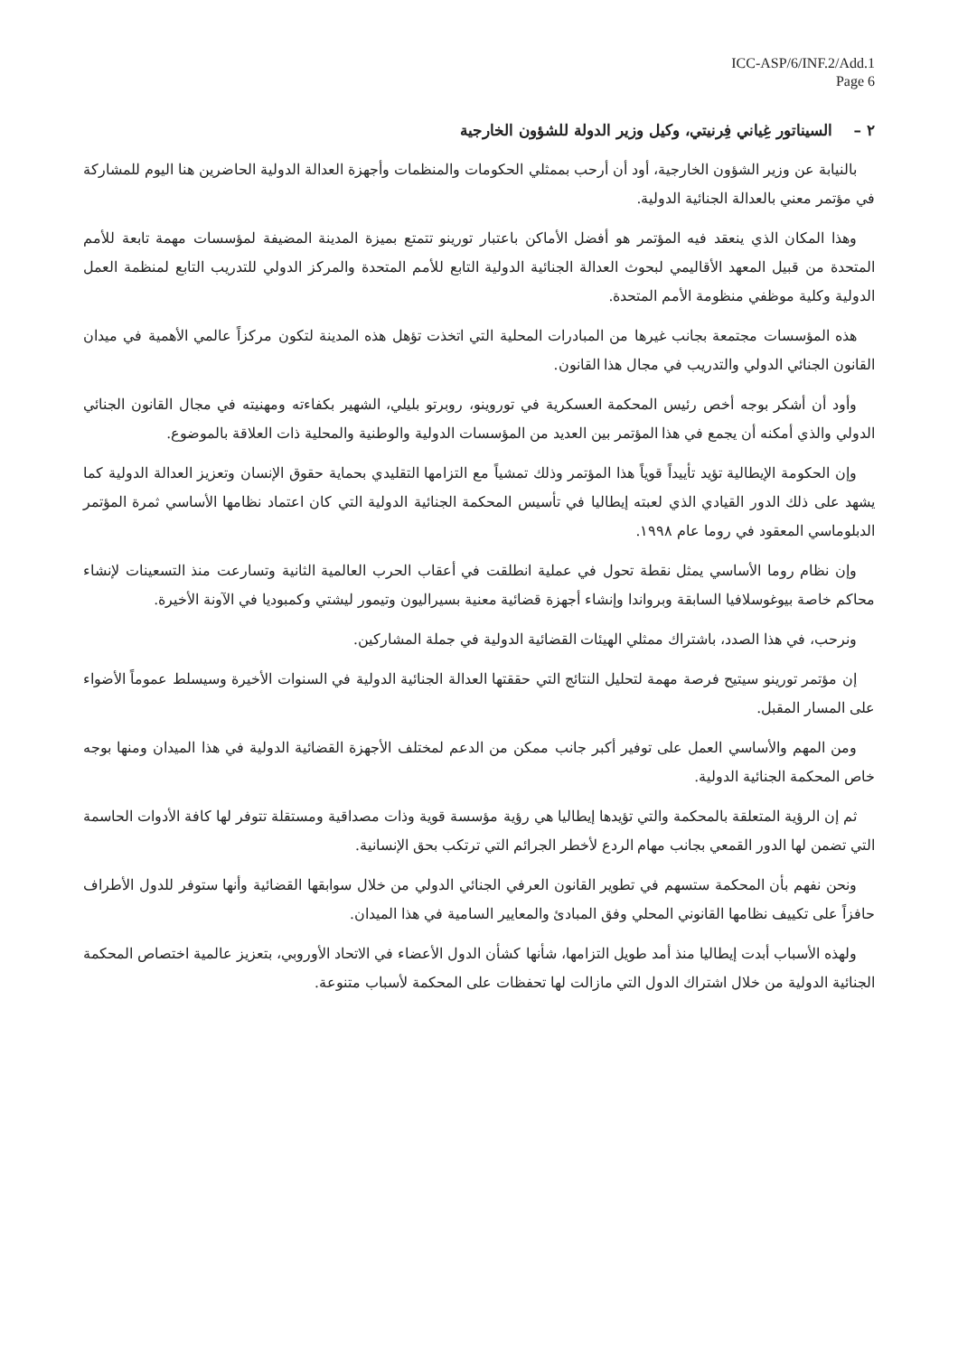ICC-ASP/6/INF.2/Add.1
Page 6
٢ – السيناتور غِياني فِرنيتي، وكيل وزير الدولة للشؤون الخارجية
بالنيابة عن وزير الشؤون الخارجية، أود أن أرحب بممثلي الحكومات والمنظمات وأجهزة العدالة الدولية الحاضرين هنا اليوم للمشاركة في مؤتمر معني بالعدالة الجنائية الدولية.
وهذا المكان الذي ينعقد فيه المؤتمر هو أفضل الأماكن باعتبار تورينو تتمتع بميزة المدينة المضيفة لمؤسسات مهمة تابعة للأمم المتحدة من قبيل المعهد الأقاليمي لبحوث العدالة الجنائية الدولية التابع للأمم المتحدة والمركز الدولي للتدريب التابع لمنظمة العمل الدولية وكلية موظفي منظومة الأمم المتحدة.
هذه المؤسسات مجتمعة بجانب غيرها من المبادرات المحلية التي اتخذت تؤهل هذه المدينة لتكون مركزاً عالمي الأهمية في ميدان القانون الجنائي الدولي والتدريب في مجال هذا القانون.
وأود أن أشكر بوجه أخص رئيس المحكمة العسكرية في توروينو، روبرتو بليلي، الشهير بكفاءته ومهنيته في مجال القانون الجنائي الدولي والذي أمكنه أن يجمع في هذا المؤتمر بين العديد من المؤسسات الدولية والوطنية والمحلية ذات العلاقة بالموضوع.
وإن الحكومة الإيطالية تؤيد تأييداً قوياً هذا المؤتمر وذلك تمشياً مع التزامها التقليدي بحماية حقوق الإنسان وتعزيز العدالة الدولية كما يشهد على ذلك الدور القيادي الذي لعبته إيطاليا في تأسيس المحكمة الجنائية الدولية التي كان اعتماد نظامها الأساسي ثمرة المؤتمر الدبلوماسي المعقود في روما عام ١٩٩٨.
وإن نظام روما الأساسي يمثل نقطة تحول في عملية انطلقت في أعقاب الحرب العالمية الثانية وتسارعت منذ التسعينات لإنشاء محاكم خاصة بيوغوسلافيا السابقة وبرواندا وإنشاء أجهزة قضائية معنية بسيراليون وتيمور ليشتي وكمبوديا في الآونة الأخيرة.
ونرحب، في هذا الصدد، باشتراك ممثلي الهيئات القضائية الدولية في جملة المشاركين.
إن مؤتمر تورينو سيتيح فرصة مهمة لتحليل النتائج التي حققتها العدالة الجنائية الدولية في السنوات الأخيرة وسيسلط عموماً الأضواء على المسار المقبل.
ومن المهم والأساسي العمل على توفير أكبر جانب ممكن من الدعم لمختلف الأجهزة القضائية الدولية في هذا الميدان ومنها بوجه خاص المحكمة الجنائية الدولية.
ثم إن الرؤية المتعلقة بالمحكمة والتي تؤيدها إيطاليا هي رؤية مؤسسة قوية وذات مصداقية ومستقلة تتوفر لها كافة الأدوات الحاسمة التي تضمن لها الدور القمعي بجانب مهام الردع لأخطر الجرائم التي ترتكب بحق الإنسانية.
ونحن نفهم بأن المحكمة ستسهم في تطوير القانون العرفي الجنائي الدولي من خلال سوابقها القضائية وأنها ستوفر للدول الأطراف حافزاً على تكييف نظامها القانوني المحلي وفق المبادئ والمعايير السامية في هذا الميدان.
ولهذه الأسباب أبدت إيطاليا منذ أمد طويل التزامها، شأنها كشأن الدول الأعضاء في الاتحاد الأوروبي، بتعزيز عالمية اختصاص المحكمة الجنائية الدولية من خلال اشتراك الدول التي مازالت لها تحفظات على المحكمة لأسباب متنوعة.